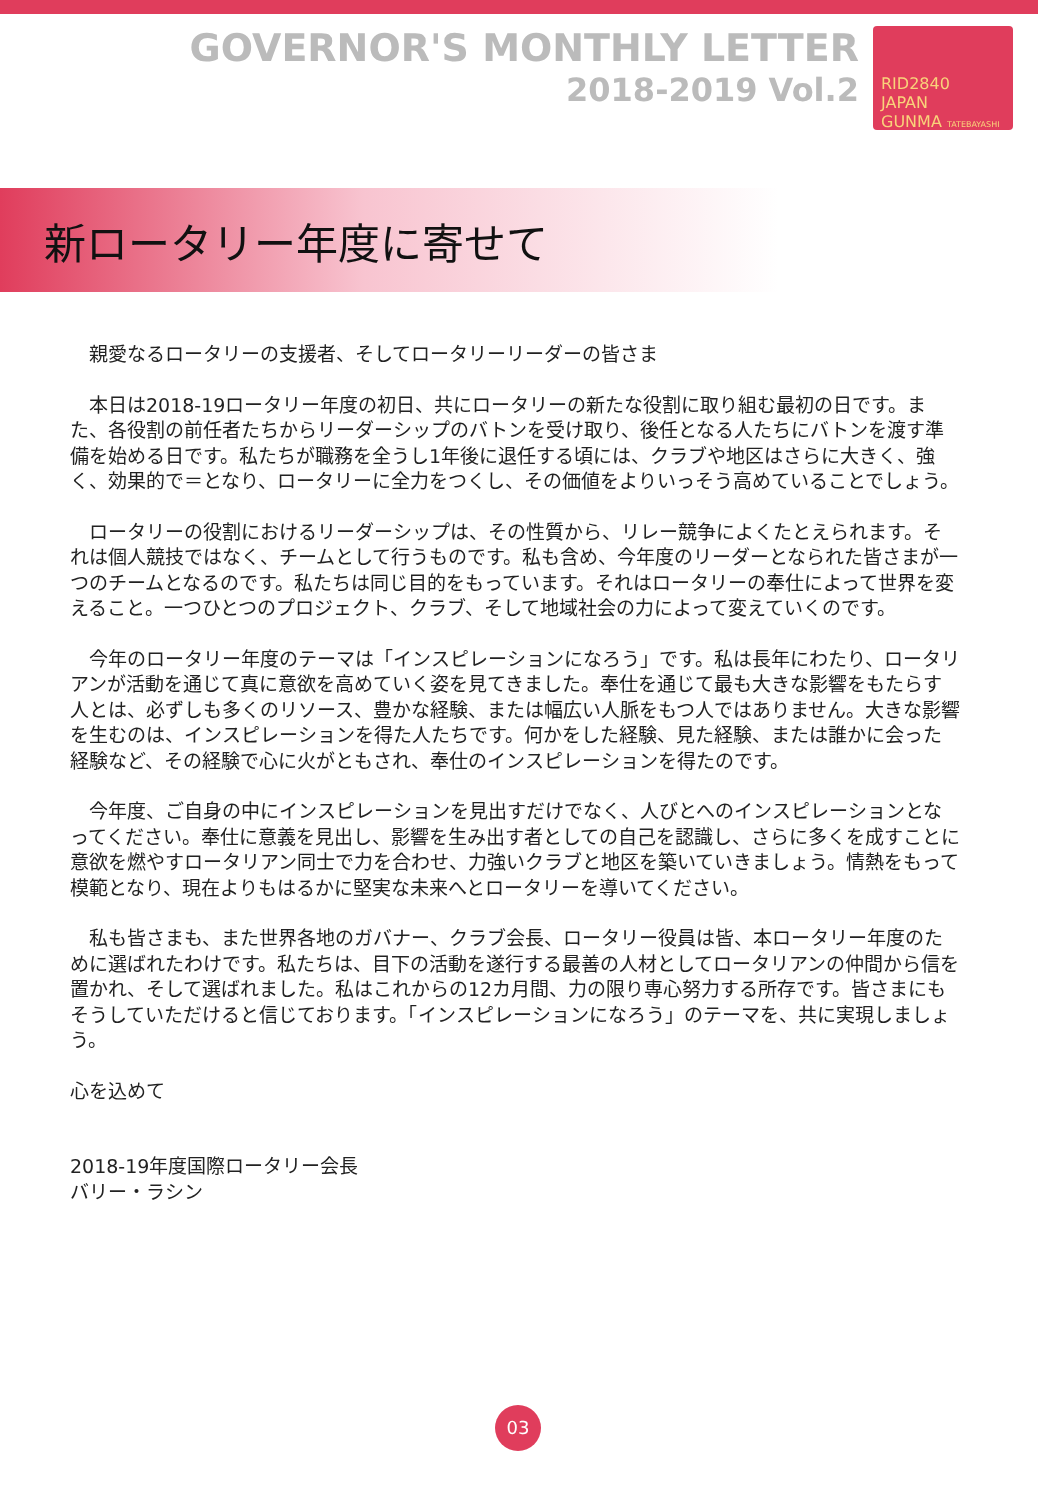GOVERNOR'S MONTHLY LETTER
2018-2019 Vol.2
RID2840
JAPAN
GUNMA TATEBAYASHI
新ロータリー年度に寄せて
　親愛なるロータリーの支援者、そしてロータリーリーダーの皆さま
　本日は2018-19ロータリー年度の初日、共にロータリーの新たな役割に取り組む最初の日です。また、各役割の前任者たちからリーダーシップのバトンを受け取り、後任となる人たちにバトンを渡す準備を始める日です。私たちが職務を全うし1年後に退任する頃には、クラブや地区はさらに大きく、強く、効果的で＝となり、ロータリーに全力をつくし、その価値をよりいっそう高めていることでしょう。
　ロータリーの役割におけるリーダーシップは、その性質から、リレー競争によくたとえられます。それは個人競技ではなく、チームとして行うものです。私も含め、今年度のリーダーとなられた皆さまが一つのチームとなるのです。私たちは同じ目的をもっています。それはロータリーの奉仕によって世界を変えること。一つひとつのプロジェクト、クラブ、そして地域社会の力によって変えていくのです。
　今年のロータリー年度のテーマは「インスピレーションになろう」です。私は長年にわたり、ロータリアンが活動を通じて真に意欲を高めていく姿を見てきました。奉仕を通じて最も大きな影響をもたらす人とは、必ずしも多くのリソース、豊かな経験、または幅広い人脈をもつ人ではありません。大きな影響を生むのは、インスピレーションを得た人たちです。何かをした経験、見た経験、または誰かに会った経験など、その経験で心に火がともされ、奉仕のインスピレーションを得たのです。
　今年度、ご自身の中にインスピレーションを見出すだけでなく、人びとへのインスピレーションとなってください。奉仕に意義を見出し、影響を生み出す者としての自己を認識し、さらに多くを成すことに意欲を燃やすロータリアン同士で力を合わせ、力強いクラブと地区を築いていきましょう。情熱をもって模範となり、現在よりもはるかに堅実な未来へとロータリーを導いてください。
　私も皆さまも、また世界各地のガバナー、クラブ会長、ロータリー役員は皆、本ロータリー年度のために選ばれたわけです。私たちは、目下の活動を遂行する最善の人材としてロータリアンの仲間から信を置かれ、そして選ばれました。私はこれからの12カ月間、力の限り専心努力する所存です。皆さまにもそうしていただけると信じております。「インスピレーションになろう」のテーマを、共に実現しましょう。
心を込めて
2018-19年度国際ロータリー会長
バリー・ラシン
03